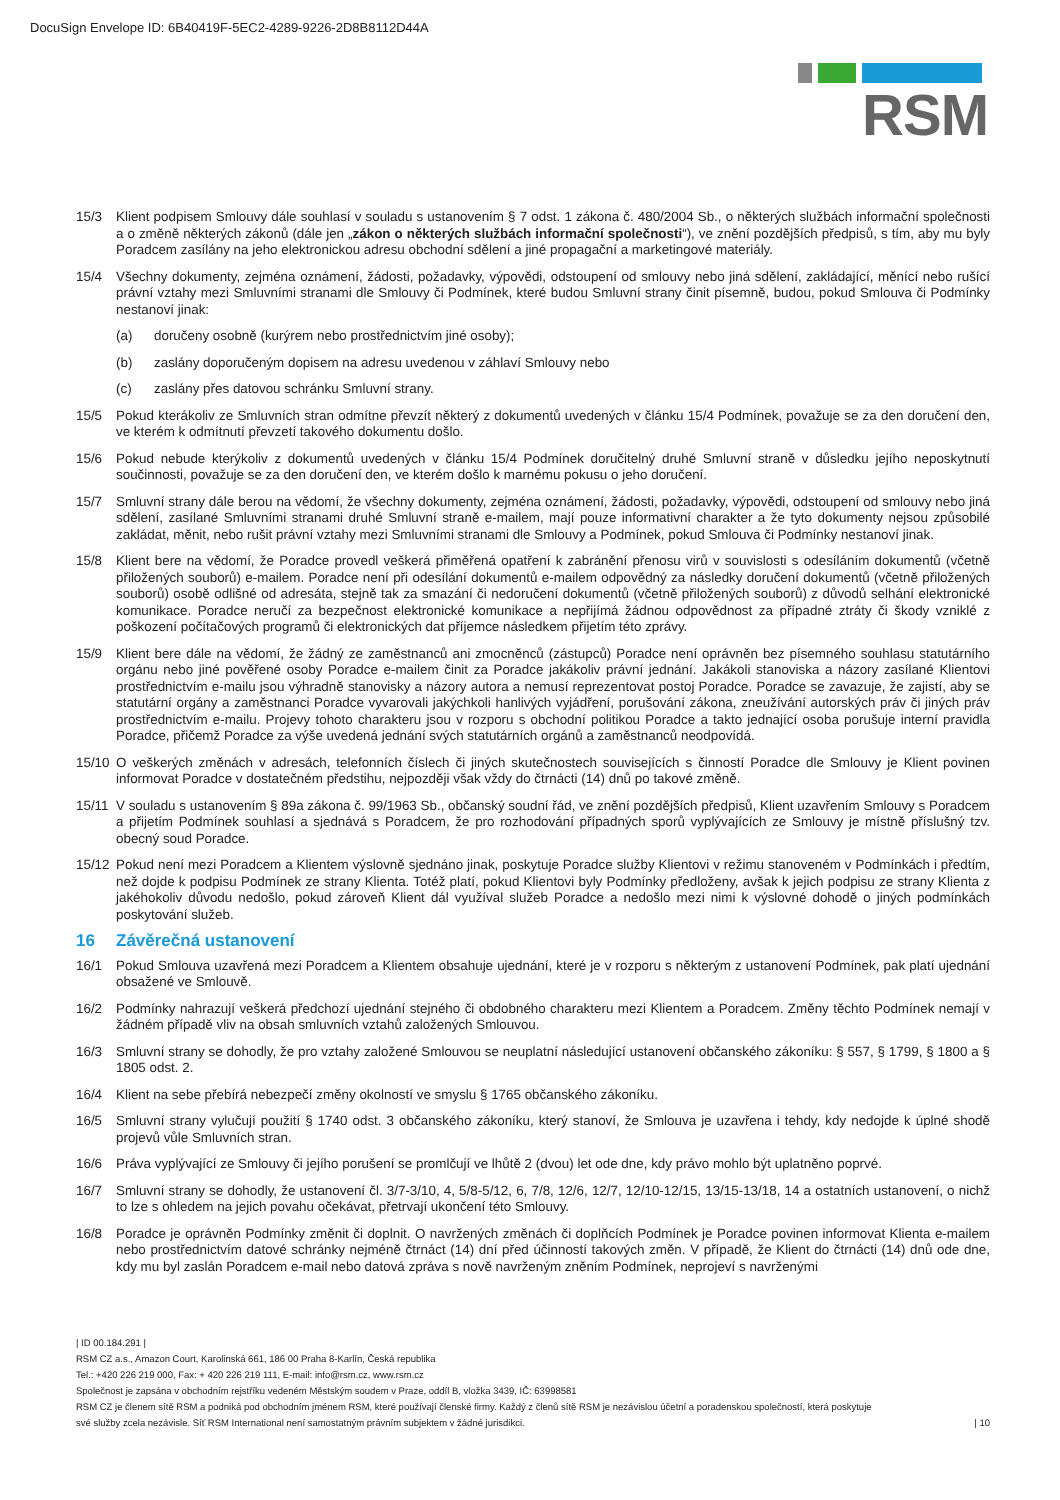DocuSign Envelope ID: 6B40419F-5EC2-4289-9226-2D8B8112D44A
RSM
15/3 Klient podpisem Smlouvy dále souhlasí v souladu s ustanovením § 7 odst. 1 zákona č. 480/2004 Sb., o některých službách informační společnosti a o změně některých zákonů (dále jen „zákon o některých službách informační společnosti“), ve znění pozdějších předpisů, s tím, aby mu byly Poradcem zasílány na jeho elektronickou adresu obchodní sdělení a jiné propagační a marketingové materiály.
15/4 Všechny dokumenty, zejména oznámení, žádosti, požadavky, výpovědi, odstoupení od smlouvy nebo jiná sdělení, zakládající, měnící nebo rušící právní vztahy mezi Smluvními stranami dle Smlouvy či Podmínek, které budou Smluvní strany činit písemně, budou, pokud Smlouva či Podmínky nestanoví jinak:
(a) doručeny osobně (kurýrem nebo prostřednictvím jiné osoby);
(b) zaslány doporučeným dopisem na adresu uvedenou v záhlaví Smlouvy nebo
(c) zaslány přes datovou schránku Smluvní strany.
15/5 Pokud kterákoliv ze Smluvních stran odmítne převzít některý z dokumentů uvedených v článku 15/4 Podmínek, považuje se za den doručení den, ve kterém k odmítnutí převzetí takového dokumentu došlo.
15/6 Pokud nebude kterýkoliv z dokumentů uvedených v článku 15/4 Podmínek doručitelný druhé Smluvní straně v důsledku jejího neposkytnutí součinnosti, považuje se za den doručení den, ve kterém došlo k marnému pokusu o jeho doručení.
15/7 Smluvní strany dále berou na vědomí, že všechny dokumenty, zejména oznámení, žádosti, požadavky, výpovědi, odstoupení od smlouvy nebo jiná sdělení, zasílané Smluvními stranami druhé Smluvní straně e-mailem, mají pouze informativní charakter a že tyto dokumenty nejsou způsobilé zakládat, měnit, nebo rušit právní vztahy mezi Smluvními stranami dle Smlouvy a Podmínek, pokud Smlouva či Podmínky nestanoví jinak.
15/8 Klient bere na vědomí, že Poradce provedl veškerá přiměřená opatření k zabránění přenosu virů v souvislosti s odesíláním dokumentů (včetně přiložených souborů) e-mailem. Poradce není při odesílání dokumentů e-mailem odpovědný za následky doručení dokumentů (včetně přiložených souborů) osobě odlišné od adresáta, stejně tak za smazání či nedoručení dokumentů (včetně přiložených souborů) z důvodů selhání elektronické komunikace. Poradce neručí za bezpečnost elektronické komunikace a nepřijímá žádnou odpovědnost za případné ztráty či škody vzniklé z poškození počítačových programů či elektronických dat příjemce následkem přijetím této zprávy.
15/9 Klient bere dále na vědomí, že žádný ze zaměstnanců ani zmocněnců (zástupců) Poradce není oprávněn bez písemného souhlasu statutárního orgánu nebo jiné pověřené osoby Poradce e-mailem činit za Poradce jakákoliv právní jednání. Jakákoli stanoviska a názory zasílané Klientovi prostřednictvím e-mailu jsou výhradně stanovisky a názory autora a nemusí reprezentovat postoj Poradce. Poradce se zavazuje, že zajistí, aby se statutární orgány a zaměstnanci Poradce vyvarovali jakýchkoli hanlivých vyjádření, porušování zákona, zneužívání autorských práv či jiných práv prostřednictvím e-mailu. Projevy tohoto charakteru jsou v rozporu s obchodní politikou Poradce a takto jednající osoba porušuje interní pravidla Poradce, přičemž Poradce za výše uvedená jednání svých statutárních orgánů a zaměstnanců neodpovídá.
15/10 O veškerých změnách v adresách, telefonních číslech či jiných skutečnostech souvisejících s činností Poradce dle Smlouvy je Klient povinen informovat Poradce v dostatečném předstihu, nejpozději však vždy do čtrnácti (14) dnů po takové změně.
15/11 V souladu s ustanovením § 89a zákona č. 99/1963 Sb., občanský soudní řád, ve znění pozdějších předpisů, Klient uzavřením Smlouvy s Poradcem a přijetím Podmínek souhlasí a sjednává s Poradcem, že pro rozhodování případných sporů vyplývajících ze Smlouvy je místně příslušný tzv. obecný soud Poradce.
15/12 Pokud není mezi Poradcem a Klientem výslovně sjednáno jinak, poskytuje Poradce služby Klientovi v režimu stanoveném v Podmínkách i předtím, než dojde k podpisu Podmínek ze strany Klienta. Totéž platí, pokud Klientovi byly Podmínky předloženy, avšak k jejich podpisu ze strany Klienta z jakéhokoliv důvodu nedošlo, pokud zároveň Klient dál využíval služeb Poradce a nedošlo mezi nimi k výslovné dohodě o jiných podmínkách poskytování služeb.
16 Závěrečná ustanovení
16/1 Pokud Smlouva uzavřená mezi Poradcem a Klientem obsahuje ujednání, které je v rozporu s některým z ustanovení Podmínek, pak platí ujednání obsažené ve Smlouvě.
16/2 Podmínky nahrazují veškerá předchozí ujednání stejného či obdobného charakteru mezi Klientem a Poradcem. Změny těchto Podmínek nemají v žádném případě vliv na obsah smluvních vztahů založených Smlouvou.
16/3 Smluvní strany se dohodly, že pro vztahy založené Smlouvou se neuplatní následující ustanovení občanského zákoníku: § 557, § 1799, § 1800 a § 1805 odst. 2.
16/4 Klient na sebe přebírá nebezpečí změny okolností ve smyslu § 1765 občanského zákoníku.
16/5 Smluvní strany vylučují použití § 1740 odst. 3 občanského zákoníku, který stanoví, že Smlouva je uzavřena i tehdy, kdy nedojde k úplné shodě projevů vůle Smluvních stran.
16/6 Práva vyplývající ze Smlouvy či jejího porušení se promlčují ve lhůtě 2 (dvou) let ode dne, kdy právo mohlo být uplatněno poprvé.
16/7 Smluvní strany se dohodly, že ustanovení čl. 3/7-3/10, 4, 5/8-5/12, 6, 7/8, 12/6, 12/7, 12/10-12/15, 13/15-13/18, 14 a ostatních ustanovení, o nichž to lze s ohledem na jejich povahu očekávat, přetrvají ukončení této Smlouvy.
16/8 Poradce je oprávněn Podmínky změnit či doplnit. O navržených změnách či doplňcích Podmínek je Poradce povinen informovat Klienta e-mailem nebo prostřednictvím datové schránky nejméně čtrnáct (14) dní před účinností takových změn. V případě, že Klient do čtrnácti (14) dnů ode dne, kdy mu byl zaslán Poradcem e-mail nebo datová zpráva s nově navrženým zněním Podmínek, neprojeví s navrženými
| ID 00.184.291 |
RSM CZ a.s., Amazon Court, Karolinská 661, 186 00 Praha 8-Karlín, Česká republika
Tel.: +420 226 219 000, Fax: + 420 226 219 111, E-mail: info@rsm.cz, www.rsm.cz
Společnost je zapsána v obchodním rejstříku vedeném Městským soudem v Praze, oddíl B, vložka 3439, IČ: 63998581
RSM CZ je členem sítě RSM a podniká pod obchodním jménem RSM, které používají členské firmy. Každý z členů sítě RSM je nezávislou účetní a poradenskou společností, která poskytuje
své služby zcela nezávisle. Síť RSM International není samostatným právním subjektem v žádné jurisdikci. | 10